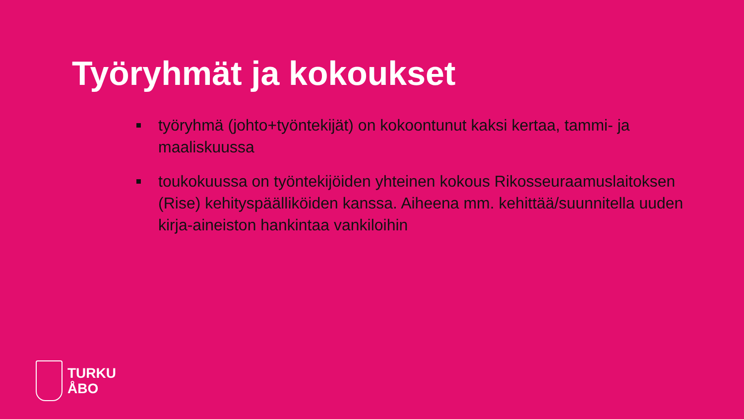Työryhmät ja kokoukset
työryhmä (johto+työntekijät) on kokoontunut kaksi kertaa, tammi- ja maaliskuussa
toukokuussa on työntekijöiden yhteinen kokous Rikosseuraamuslaitoksen (Rise) kehityspäälliköiden kanssa. Aiheena mm. kehittää/suunnitella uuden kirja-aineiston hankintaa vankiloihin
TURKU
ÅBO